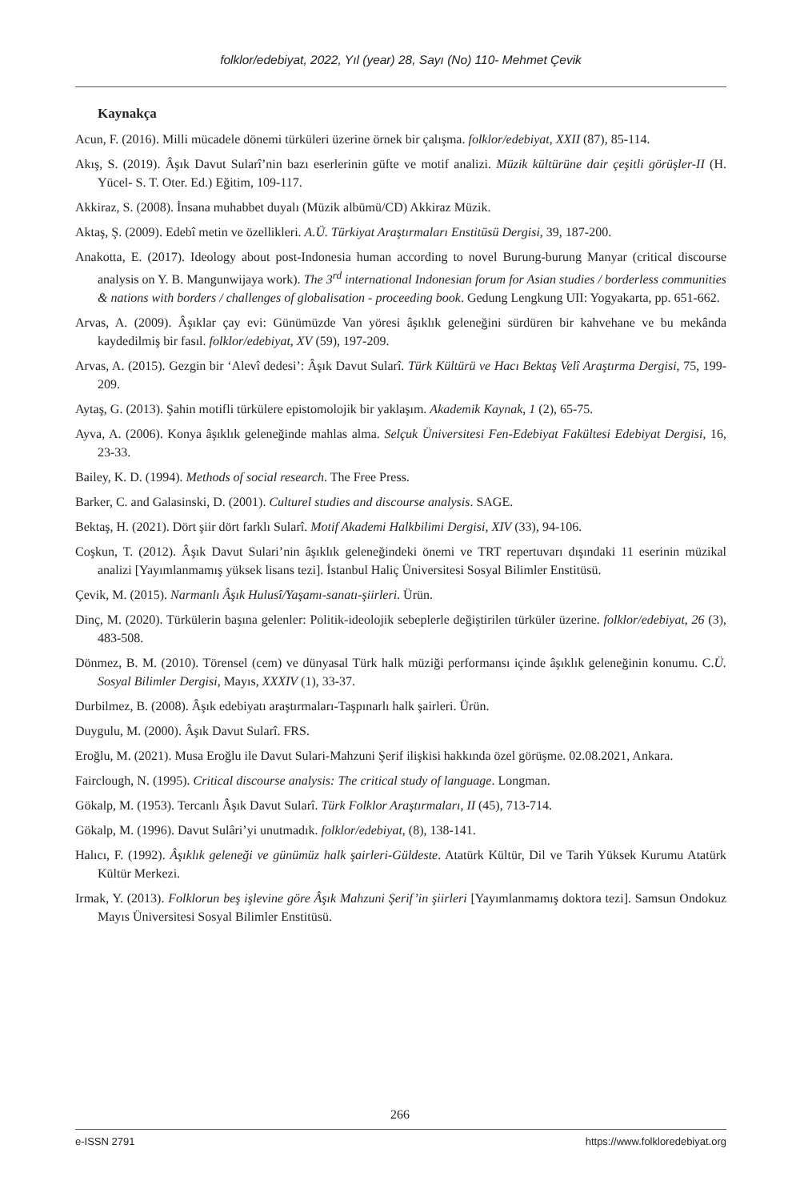folklor/edebiyat, 2022, Yıl (year) 28, Sayı (No) 110- Mehmet Çevik
Kaynakça
Acun, F. (2016). Milli mücadele dönemi türküleri üzerine örnek bir çalışma. folklor/edebiyat, XXII (87), 85-114.
Akış, S. (2019). Âşık Davut Sularî’nin bazı eserlerinin güfte ve motif analizi. Müzik kültürüne dair çeşitli görüşler-II (H. Yücel- S. T. Oter. Ed.) Eğitim, 109-117.
Akkiraz, S. (2008). İnsana muhabbet duyalı (Müzik albümü/CD) Akkiraz Müzik.
Aktaş, Ş. (2009). Edebî metin ve özellikleri. A.Ü. Türkiyat Araştırmaları Enstitüsü Dergisi, 39, 187-200.
Anakotta, E. (2017). Ideology about post-Indonesia human according to novel Burung-burung Manyar (critical discourse analysis on Y. B. Mangunwijaya work). The 3<sup>rd</sup> international Indonesian forum for Asian studies / borderless communities & nations with borders / challenges of globalisation - proceeding book. Gedung Lengkung UII: Yogyakarta, pp. 651-662.
Arvas, A. (2009). Âşıklar çay evi: Günümüzde Van yöresi âşıklık geleneğini sürdüren bir kahvehane ve bu mekânda kaydedilmiş bir fasıl. folklor/edebiyat, XV (59), 197-209.
Arvas, A. (2015). Gezgin bir ‘Alevî dedesi’: Âşık Davut Sularî. Türk Kültürü ve Hacı Bektaş Velî Araştırma Dergisi, 75, 199-209.
Aytaş, G. (2013). Şahin motifli türkülere epistomolojik bir yaklaşım. Akademik Kaynak, 1 (2), 65-75.
Ayva, A. (2006). Konya âşıklık geleneğinde mahlas alma. Selçuk Üniversitesi Fen-Edebiyat Fakültesi Edebiyat Dergisi, 16, 23-33.
Bailey, K. D. (1994). Methods of social research. The Free Press.
Barker, C. and Galasinski, D. (2001). Culturel studies and discourse analysis. SAGE.
Bektaş, H. (2021). Dört şiir dört farklı Sularî. Motif Akademi Halkbilimi Dergisi, XIV (33), 94-106.
Coşkun, T. (2012). Âşık Davut Sulari’nin âşıklık geleneğindeki önemi ve TRT repertuvarı dışındaki 11 eserinin müzikal analizi [Yayımlanmamış yüksek lisans tezi]. İstanbul Haliç Üniversitesi Sosyal Bilimler Enstitüsü.
Çevik, M. (2015). Narmanlı Âşık Hulusî/Yaşamı-sanatı-şiirleri. Ürün.
Dinç, M. (2020). Türkülerin başına gelenler: Politik-ideolojik sebeplerle değiştirilen türküler üzerine. folklor/edebiyat, 26 (3), 483-508.
Dönmez, B. M. (2010). Törensel (cem) ve dünyasal Türk halk müziği performansı içinde âşıklık geleneğinin konumu. C.Ü. Sosyal Bilimler Dergisi, Mayıs, XXXIV (1), 33-37.
Durbilmez, B. (2008). Âşık edebiyatı araştırmaları-Taşpınarlı halk şairleri. Ürün.
Duygulu, M. (2000). Âşık Davut Sularî. FRS.
Eroğlu, M. (2021). Musa Eroğlu ile Davut Sulari-Mahzuni Şerif ilişkisi hakkında özel görüşme. 02.08.2021, Ankara.
Fairclough, N. (1995). Critical discourse analysis: The critical study of language. Longman.
Gökalp, M. (1953). Tercanlı Âşık Davut Sularî. Türk Folklor Araştırmaları, II (45), 713-714.
Gökalp, M. (1996). Davut Sulâri’yi unutmadık. folklor/edebiyat, (8), 138-141.
Halıcı, F. (1992). Âşıklık geleneği ve günümüz halk şairleri-Güldeste. Atatürk Kültür, Dil ve Tarih Yüksek Kurumu Atatürk Kültür Merkezi.
Irmak, Y. (2013). Folklorun beş işlevine göre Âşık Mahzuni Şerif’in şiirleri [Yayımlanmamış doktora tezi]. Samsun Ondokuz Mayıs Üniversitesi Sosyal Bilimler Enstitüsü.
266
e-ISSN 2791 https://www.folkloredebiyat.org